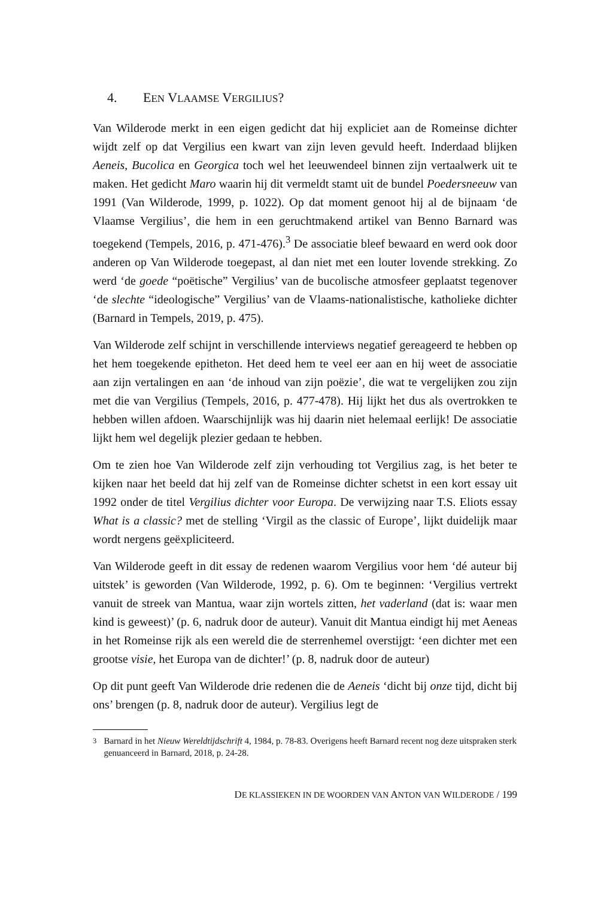4. EEN VLAAMSE VERGILIUS?
Van Wilderode merkt in een eigen gedicht dat hij expliciet aan de Romeinse dichter wijdt zelf op dat Vergilius een kwart van zijn leven gevuld heeft. Inderdaad blijken Aeneis, Bucolica en Georgica toch wel het leeuwendeel binnen zijn vertaalwerk uit te maken. Het gedicht Maro waarin hij dit vermeldt stamt uit de bundel Poedersneeuw van 1991 (Van Wilderode, 1999, p. 1022). Op dat moment genoot hij al de bijnaam ‘de Vlaamse Vergilius’, die hem in een geruchtmakend artikel van Benno Barnard was toegekend (Tempels, 2016, p. 471-476).<sup>3</sup> De associatie bleef bewaard en werd ook door anderen op Van Wilderode toegepast, al dan niet met een louter lovende strekking. Zo werd ‘de goede “poëtische” Vergilius’ van de bucolische atmosfeer geplaatst tegenover ‘de slechte “ideologische” Vergilius’ van de Vlaams-nationalistische, katholieke dichter (Barnard in Tempels, 2019, p. 475).
Van Wilderode zelf schijnt in verschillende interviews negatief gereageerd te hebben op het hem toegekende epitheton. Het deed hem te veel eer aan en hij weet de associatie aan zijn vertalingen en aan ‘de inhoud van zijn poëzie’, die wat te vergelijken zou zijn met die van Vergilius (Tempels, 2016, p. 477-478). Hij lijkt het dus als overtrokken te hebben willen afdoen. Waarschijnlijk was hij daarin niet helemaal eerlijk! De associatie lijkt hem wel degelijk plezier gedaan te hebben.
Om te zien hoe Van Wilderode zelf zijn verhouding tot Vergilius zag, is het beter te kijken naar het beeld dat hij zelf van de Romeinse dichter schetst in een kort essay uit 1992 onder de titel Vergilius dichter voor Europa. De verwijzing naar T.S. Eliots essay What is a classic? met de stelling ‘Virgil as the classic of Europe’, lijkt duidelijk maar wordt nergens geëxpliciteerd.
Van Wilderode geeft in dit essay de redenen waarom Vergilius voor hem ‘dé auteur bij uitstek’ is geworden (Van Wilderode, 1992, p. 6). Om te beginnen: ‘Vergilius vertrekt vanuit de streek van Mantua, waar zijn wortels zitten, het vaderland (dat is: waar men kind is geweest)’ (p. 6, nadruk door de auteur). Vanuit dit Mantua eindigt hij met Aeneas in het Romeinse rijk als een wereld die de sterrenhemel overstijgt: ‘een dichter met een grootse visie, het Europa van de dichter!’ (p. 8, nadruk door de auteur)
Op dit punt geeft Van Wilderode drie redenen die de Aeneis ‘dicht bij onze tijd, dicht bij ons’ brengen (p. 8, nadruk door de auteur). Vergilius legt de
<sup>3</sup> Barnard in het Nieuw Wereldtijdschrift 4, 1984, p. 78-83. Overigens heeft Barnard recent nog deze uitspraken sterk genuanceerd in Barnard, 2018, p. 24-28.
DE KLASSIEKEN IN DE WOORDEN VAN ANTON VAN WILDERODE / 199